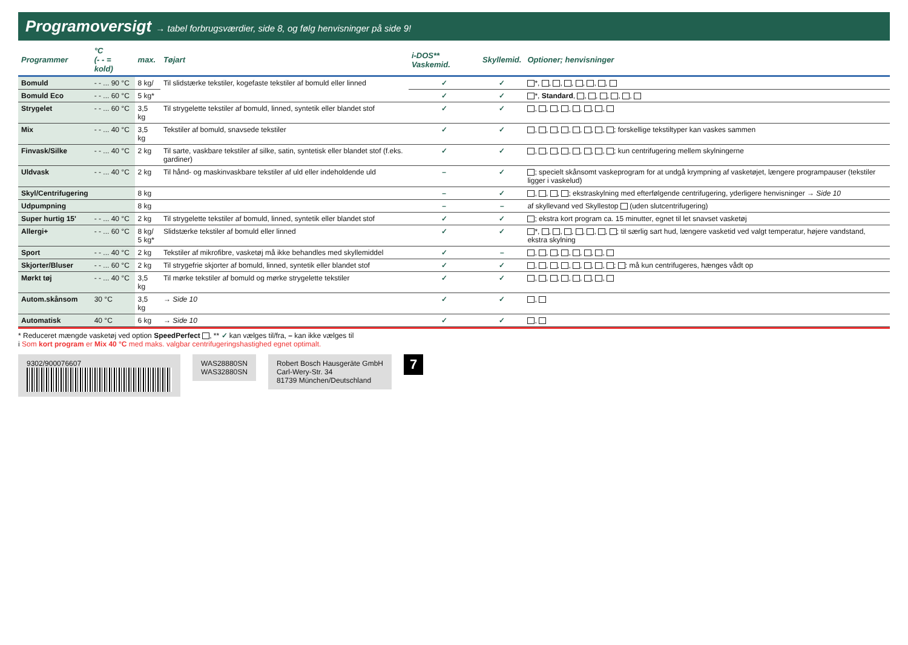Programoversigt → tabel forbrugsværdier, side 8, og følg henvisninger på side 9!
| Programmer | °C (- - = kold) | max. | Tøjart | i-DOS** Vaskemid. | Skyllemid. | Optioner; henvisninger |
| --- | --- | --- | --- | --- | --- | --- |
| Bomuld | - - ... 90 °C | 8 kg/ | Til slidstærke tekstiler, kogefaste tekstiler af bomuld eller linned | ✓ | ✓ | *, , , , , , , |
| Bomuld Eco | - - ... 60 °C | 5 kg* | | ✓ | ✓ | *, Standard , , , , , , |
| Strygelet | - - ... 60 °C | 3,5 kg | Til strygelette tekstiler af bomuld, linned, syntetik eller blandet stof | ✓ | ✓ | , , , , , , , |
| Mix | - - ... 40 °C | 3,5 kg | Tekstiler af bomuld, snavsede tekstiler | ✓ | ✓ | , , , , , , , ; forskellige tekstiltyper kan vaskes sammen |
| Finvask/Silke | - - ... 40 °C | 2 kg | Til sarte, vaskbare tekstiler af silke, satin, syntetisk eller blandet stof (f.eks. gardiner) | ✓ | ✓ | , , , , , , , ; kun centrifugering mellem skylningerne |
| Uldvask | - - ... 40 °C | 2 kg | Til hånd- og maskinvaskbare tekstiler af uld eller indeholdende uld | – | ✓ | ; specielt skånsomt vaskeprogram for at undgå krympning af vasketøjet, længere programpauser (tekstiler ligger i vaskelud) |
| Skyl/Centrifugering | | 8 kg | | – | ✓ | , , , ; ekstraskylning med efterfølgende centrifugering, yderligere henvisninger → Side 10 |
| Udpumpning | | 8 kg | | – | – | af skyllevand ved Skyllestop (uden slutcentrifugering) |
| Super hurtig 15' | - - ... 40 °C | 2 kg | Til strygelette tekstiler af bomuld, linned, syntetik eller blandet stof | ✓ | ✓ | ; ekstra kort program ca. 15 minutter, egnet til let snavset vasketøj |
| Allergi+ | - - ... 60 °C | 8 kg/ 5 kg* | Slidstærke tekstiler af bomuld eller linned | ✓ | ✓ | *, , , , , , , ; til særlig sart hud, længere vasketid ved valgt temperatur, højere vandstand, ekstra skylning |
| Sport | - - ... 40 °C | 2 kg | Tekstiler af mikrofibre, vasketøj må ikke behandles med skyllemiddel | ✓ | – | , , , , , , , |
| Skjorter/Bluser | - - ... 60 °C | 2 kg | Til strygefrie skjorter af bomuld, linned, syntetik eller blandet stof | ✓ | ✓ | , , , , , , , ; : må kun centrifugeres, hænges vådt op |
| Mørkt tøj | - - ... 40 °C | 3,5 kg | Til mørke tekstiler af bomuld og mørke strygelette tekstiler | ✓ | ✓ | , , , , , , , |
| Autom.skånsom | 30 °C | 3,5 kg | → Side 10 | ✓ | ✓ | , |
| Automatisk | 40 °C | 6 kg | → Side 10 | ✓ | ✓ | , |
* Reduceret mængde vasketøj ved option SpeedPerfect , ** ✓ kan vælges til/fra, – kan ikke vælges til
i Som kort program er Mix 40 °C med maks. valgbar centrifugeringshastighed egnet optimalt.
9302/900076607 WAS28880SN
WAS32880SN
Robert Bosch Hausgeräte GmbH
Carl-Wery-Str. 34
81739 München/Deutschland
7